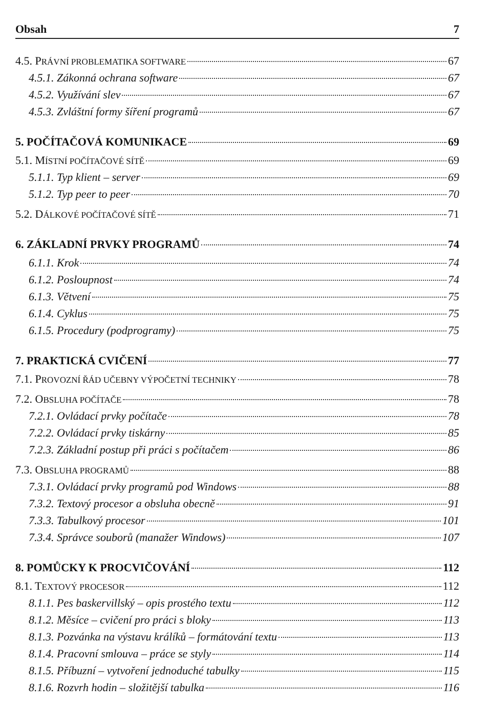Obsah 7
4.5. PRÁVNÍ PROBLEMATIKA SOFTWARE 67
4.5.1. Zákonná ochrana software 67
4.5.2. Využívání slev 67
4.5.3. Zvláštní formy šíření programů 67
5. POČÍTAČOVÁ KOMUNIKACE 69
5.1. MÍSTNÍ POČÍTAČOVÉ SÍTĚ 69
5.1.1. Typ klient – server 69
5.1.2. Typ peer to peer 70
5.2. DÁLKOVÉ POČÍTAČOVÉ SÍTĚ 71
6. ZÁKLADNÍ PRVKY PROGRAMŮ 74
6.1.1. Krok 74
6.1.2. Posloupnost 74
6.1.3. Větvení 75
6.1.4. Cyklus 75
6.1.5. Procedury (podprogramy) 75
7. PRAKTICKÁ CVIČENÍ 77
7.1. PROVOZNÍ ŘÁD UČEBNY VÝPOČETNÍ TECHNIKY 78
7.2. OBSLUHA POČÍTAČE 78
7.2.1. Ovládací prvky počítače 78
7.2.2. Ovládací prvky tiskárny 85
7.2.3. Základní postup při práci s počítačem 86
7.3. OBSLUHA PROGRAMŮ 88
7.3.1. Ovládací prvky programů pod Windows 88
7.3.2. Textový procesor a obsluha obecně 91
7.3.3. Tabulkový procesor 101
7.3.4. Správce souborů (manažer Windows) 107
8. POMŮCKY K PROCVIČOVÁNÍ 112
8.1. TEXTOVÝ PROCESOR 112
8.1.1. Pes baskervillský – opis prostého textu 112
8.1.2. Měsíce – cvičení pro práci s bloky 113
8.1.3. Pozvánka na výstavu králíků – formátování textu 113
8.1.4. Pracovní smlouva – práce se styly 114
8.1.5. Příbuzní – vytvoření jednoduché tabulky 115
8.1.6. Rozvrh hodin – složitější tabulka 116